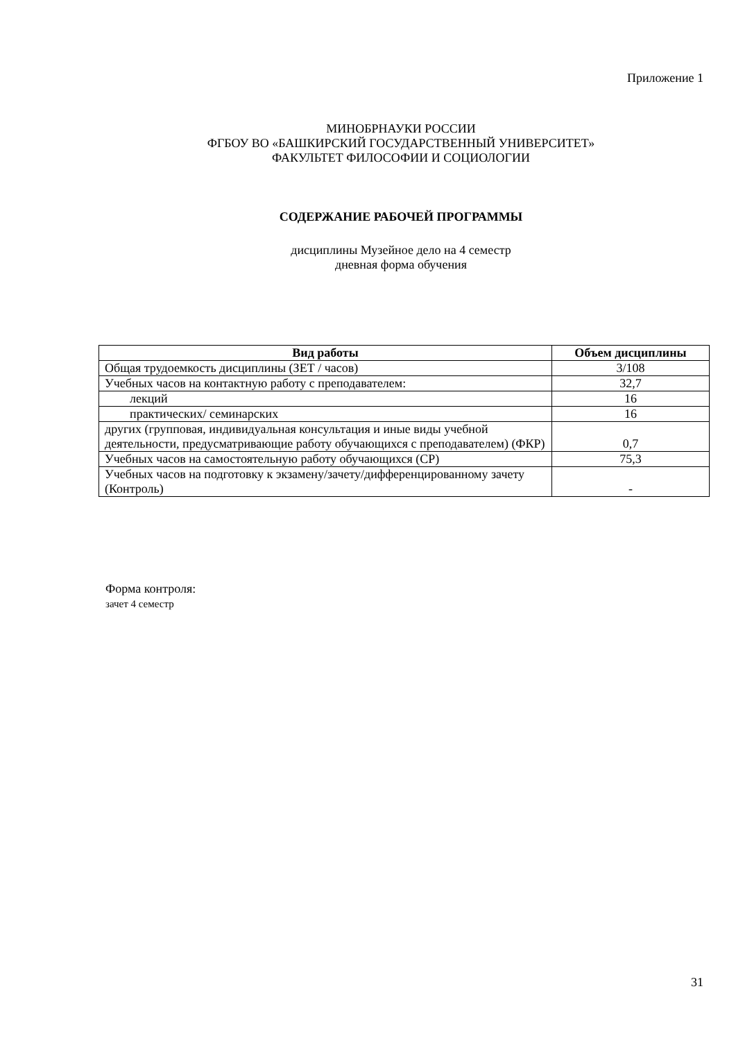Приложение 1
МИНОБРНАУКИ РОССИИ
ФГБОУ ВО «БАШКИРСКИЙ ГОСУДАРСТВЕННЫЙ УНИВЕРСИТЕТ»
ФАКУЛЬТЕТ ФИЛОСОФИИ И СОЦИОЛОГИИ
СОДЕРЖАНИЕ РАБОЧЕЙ ПРОГРАММЫ
дисциплины Музейное дело на 4 семестр
дневная форма обучения
| Вид работы | Объем дисциплины |
| --- | --- |
| Общая трудоемкость дисциплины (ЗЕТ / часов) | 3/108 |
| Учебных часов на контактную работу с преподавателем: | 32,7 |
| лекций | 16 |
| практических/ семинарских | 16 |
| других (групповая, индивидуальная консультация и иные виды учебной деятельности, предусматривающие работу обучающихся с преподавателем) (ФКР) | 0,7 |
| Учебных часов на самостоятельную работу обучающихся (СР) | 75,3 |
| Учебных часов на подготовку к экзамену/зачету/дифференцированному зачету (Контроль) | - |
Форма контроля:
зачет 4 семестр
31